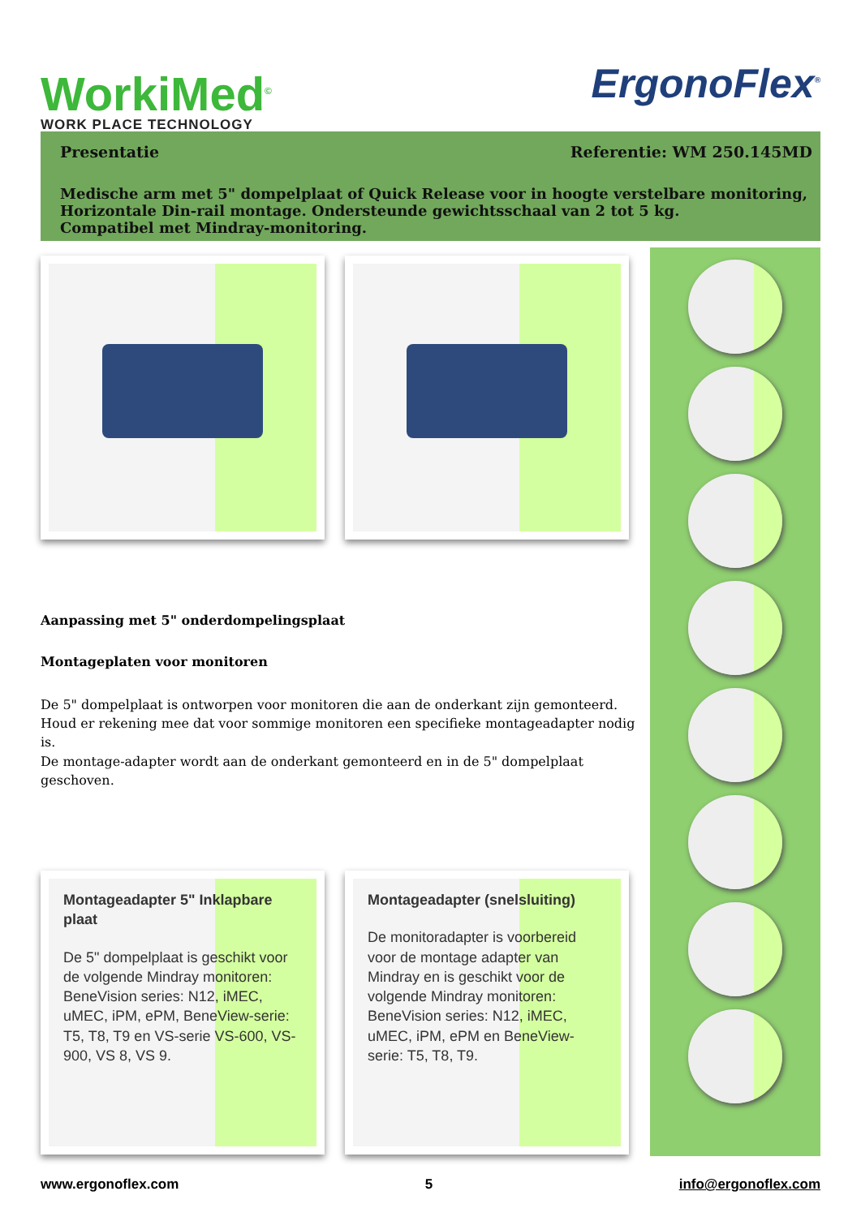WorkiMed<sup>©</sup>
WORK PLACE TECHNOLOGY
ErgonoFlex<sup>®</sup>
Presentatie Referentie: WM 250.145MD
Medische arm met 5" dompelplaat of Quick Release voor in hoogte verstelbare monitoring,
Horizontale Din-rail montage. Ondersteunde gewichtsschaal van 2 tot 5 kg.
Compatibel met Mindray-monitoring.
Aanpassing met 5" onderdompelingsplaat
Montageplaten voor monitoren
De 5" dompelplaat is ontworpen voor monitoren die aan de onderkant zijn gemonteerd.
Houd er rekening mee dat voor sommige monitoren een specifieke montageadapter nodig is.
De montage-adapter wordt aan de onderkant gemonteerd en in de 5" dompelplaat
geschoven.
Montageadapter 5" Inklapbare plaat
De 5" dompelplaat is geschikt voor de volgende Mindray monitoren: BeneVision series: N12, iMEC, uMEC, iPM, ePM, BeneView-serie: T5, T8, T9 en VS-serie VS-600, VS-900, VS 8, VS 9.
Montageadapter (snelsluiting)
De monitoradapter is voorbereid voor de montage adapter van Mindray en is geschikt voor de volgende Mindray monitoren: BeneVision series: N12, iMEC, uMEC, iPM, ePM en BeneView-serie: T5, T8, T9.
www.ergonoflex.com 5 info@ergonoflex.com